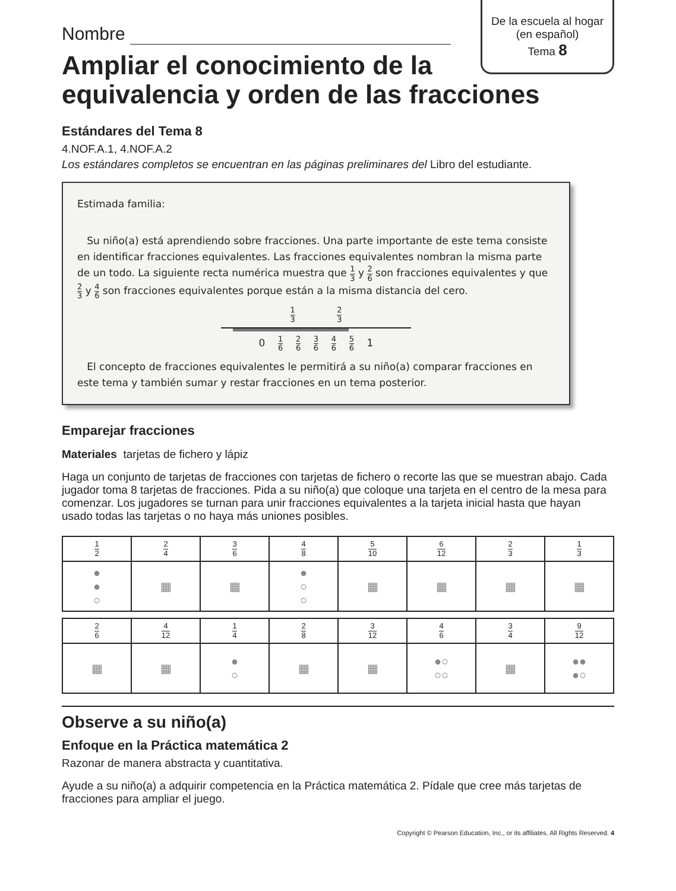De la escuela al hogar
(en español)
Tema 8
Nombre
Ampliar el conocimiento de la equivalencia y orden de las fracciones
Estándares del Tema 8
4.NOF.A.1, 4.NOF.A.2
Los estándares completos se encuentran en las páginas preliminares del Libro del estudiante.
Estimada familia:
Su niño(a) está aprendiendo sobre fracciones. Una parte importante de este tema consiste en identificar fracciones equivalentes. Las fracciones equivalentes nombran la misma parte de un todo. La siguiente recta numérica muestra que 1 3 y 2 6 son fracciones equivalentes y que 2 3 y 4 6 son fracciones equivalentes porque están a la misma distancia del cero.
1 3 2 3
0 1 6 2 6 3 6 4 6 5 6 1
El concepto de fracciones equivalentes le permitirá a su niño(a) comparar fracciones en este tema y también sumar y restar fracciones en un tema posterior.
Emparejar fracciones
Materiales tarjetas de fichero y lápiz
Haga un conjunto de tarjetas de fracciones con tarjetas de fichero o recorte las que se muestran abajo. Cada jugador toma 8 tarjetas de fracciones. Pida a su niño(a) que coloque una tarjeta en el centro de la mesa para comenzar. Los jugadores se turnan para unir fracciones equivalentes a la tarjeta inicial hasta que hayan usado todas las tarjetas o no haya más uniones posibles.
| 1 2 | 2 4 | 3 6 | 4 8 | 5 10 | 6 12 | 2 3 | 1 3 |
| ● ● ○ | ▦ | ▦ | ● ○ ○ | ▦ | ▦ | ▦ | ▦ |
| 2 6 | 4 12 | 1 4 | 2 8 | 3 12 | 4 6 | 3 4 | 9 12 |
| ▦ | ▦ | ● ○ | ▦ | ▦ | ●○ ○○ | ▦ | ●● ●○ |
Observe a su niño(a)
Enfoque en la Práctica matemática 2
Razonar de manera abstracta y cuantitativa.
Ayude a su niño(a) a adquirir competencia en la Práctica matemática 2. Pídale que cree más tarjetas de fracciones para ampliar el juego.
Copyright © Pearson Education, Inc., or its affiliates. All Rights Reserved. 4